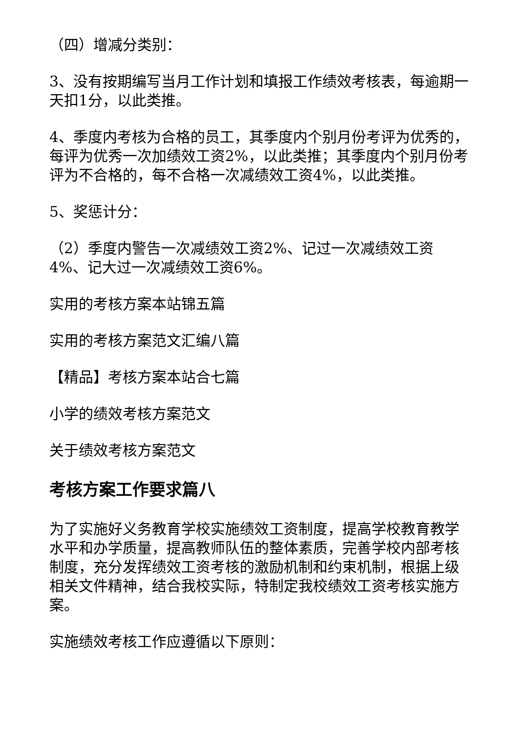（四）增减分类别：
3、没有按期编写当月工作计划和填报工作绩效考核表，每逾期一天扣1分，以此类推。
4、季度内考核为合格的员工，其季度内个别月份考评为优秀的，每评为优秀一次加绩效工资2%，以此类推；其季度内个别月份考评为不合格的，每不合格一次减绩效工资4%，以此类推。
5、奖惩计分：
（2）季度内警告一次减绩效工资2%、记过一次减绩效工资4%、记大过一次减绩效工资6%。
实用的考核方案本站锦五篇
实用的考核方案范文汇编八篇
【精品】考核方案本站合七篇
小学的绩效考核方案范文
关于绩效考核方案范文
考核方案工作要求篇八
为了实施好义务教育学校实施绩效工资制度，提高学校教育教学水平和办学质量，提高教师队伍的整体素质，完善学校内部考核制度，充分发挥绩效工资考核的激励机制和约束机制，根据上级相关文件精神，结合我校实际，特制定我校绩效工资考核实施方案。
实施绩效考核工作应遵循以下原则：